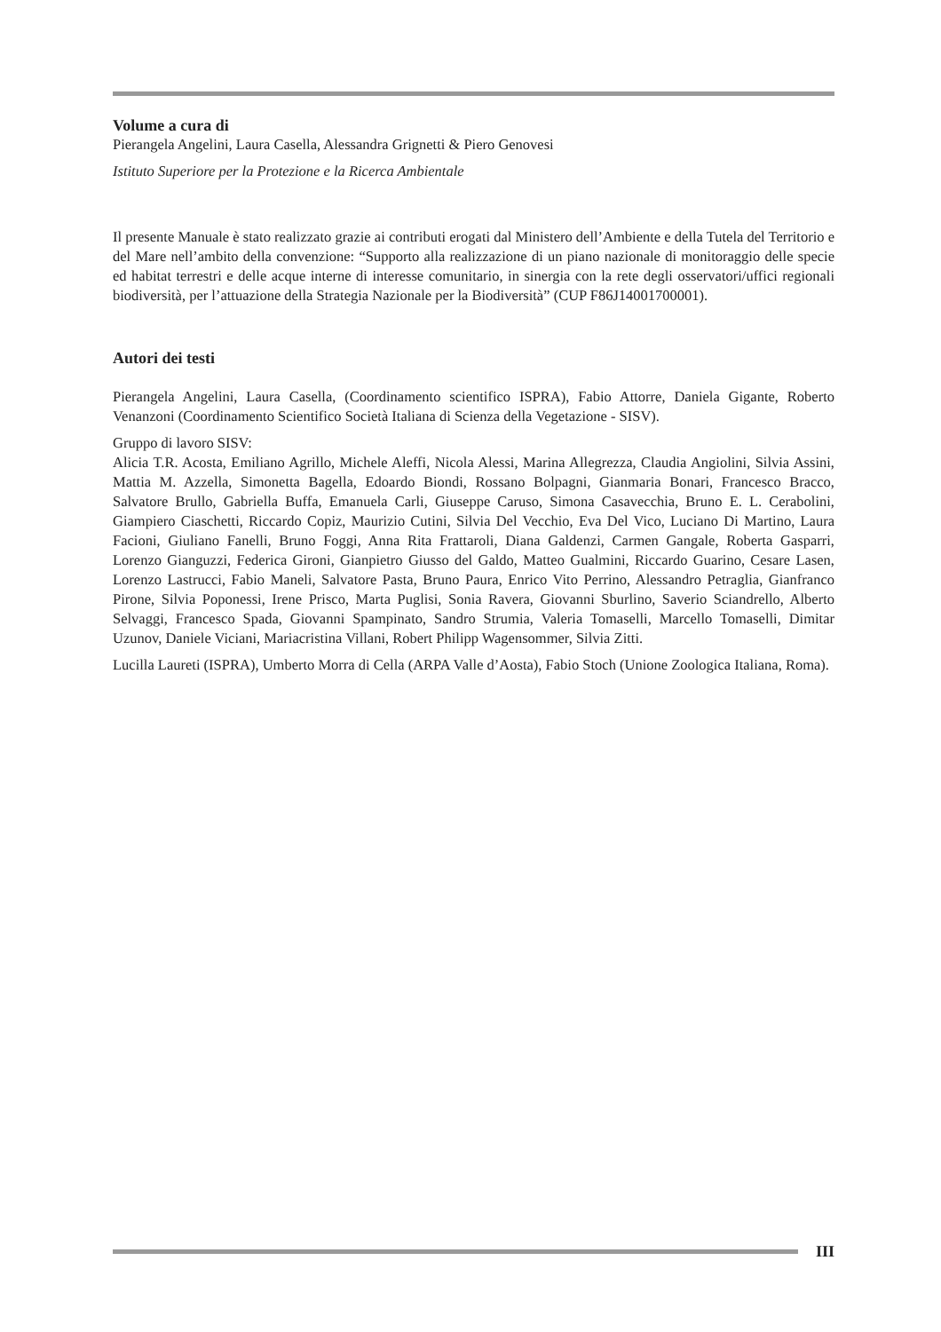Volume a cura di
Pierangela Angelini, Laura Casella, Alessandra Grignetti & Piero Genovesi
Istituto Superiore per la Protezione e la Ricerca Ambientale
Il presente Manuale è stato realizzato grazie ai contributi erogati dal Ministero dell’Ambiente e della Tutela del Territorio e del Mare nell’ambito della convenzione: “Supporto alla realizzazione di un piano nazionale di monitoraggio delle specie ed habitat terrestri e delle acque interne di interesse comunitario, in sinergia con la rete degli osservatori/uffici regionali biodiversità, per l’attuazione della Strategia Nazionale per la Biodiversità” (CUP F86J14001700001).
Autori dei testi
Pierangela Angelini, Laura Casella, (Coordinamento scientifico ISPRA), Fabio Attorre, Daniela Gigante, Roberto Venanzoni (Coordinamento Scientifico Società Italiana di Scienza della Vegetazione - SISV).
Gruppo di lavoro SISV:
Alicia T.R. Acosta, Emiliano Agrillo, Michele Aleffi, Nicola Alessi, Marina Allegrezza, Claudia Angiolini, Silvia Assini, Mattia M. Azzella, Simonetta Bagella, Edoardo Biondi, Rossano Bolpagni, Gianmaria Bonari, Francesco Bracco, Salvatore Brullo, Gabriella Buffa, Emanuela Carli, Giuseppe Caruso, Simona Casavecchia, Bruno E. L. Cerabolini, Giampiero Ciaschetti, Riccardo Copiz, Maurizio Cutini, Silvia Del Vecchio, Eva Del Vico, Luciano Di Martino, Laura Facioni, Giuliano Fanelli, Bruno Foggi, Anna Rita Frattaroli, Diana Galdenzi, Carmen Gangale, Roberta Gasparri, Lorenzo Gianguzzi, Federica Gironi, Gianpietro Giusso del Galdo, Matteo Gualmini, Riccardo Guarino, Cesare Lasen, Lorenzo Lastrucci, Fabio Maneli, Salvatore Pasta, Bruno Paura, Enrico Vito Perrino, Alessandro Petraglia, Gianfranco Pirone, Silvia Poponessi, Irene Prisco, Marta Puglisi, Sonia Ravera, Giovanni Sburlino, Saverio Sciandrello, Alberto Selvaggi, Francesco Spada, Giovanni Spampinato, Sandro Strumia, Valeria Tomaselli, Marcello Tomaselli, Dimitar Uzunov, Daniele Viciani, Mariacristina Villani, Robert Philipp Wagensommer, Silvia Zitti.
Lucilla Laureti (ISPRA), Umberto Morra di Cella (ARPA Valle d’Aosta), Fabio Stoch (Unione Zoologica Italiana, Roma).
III